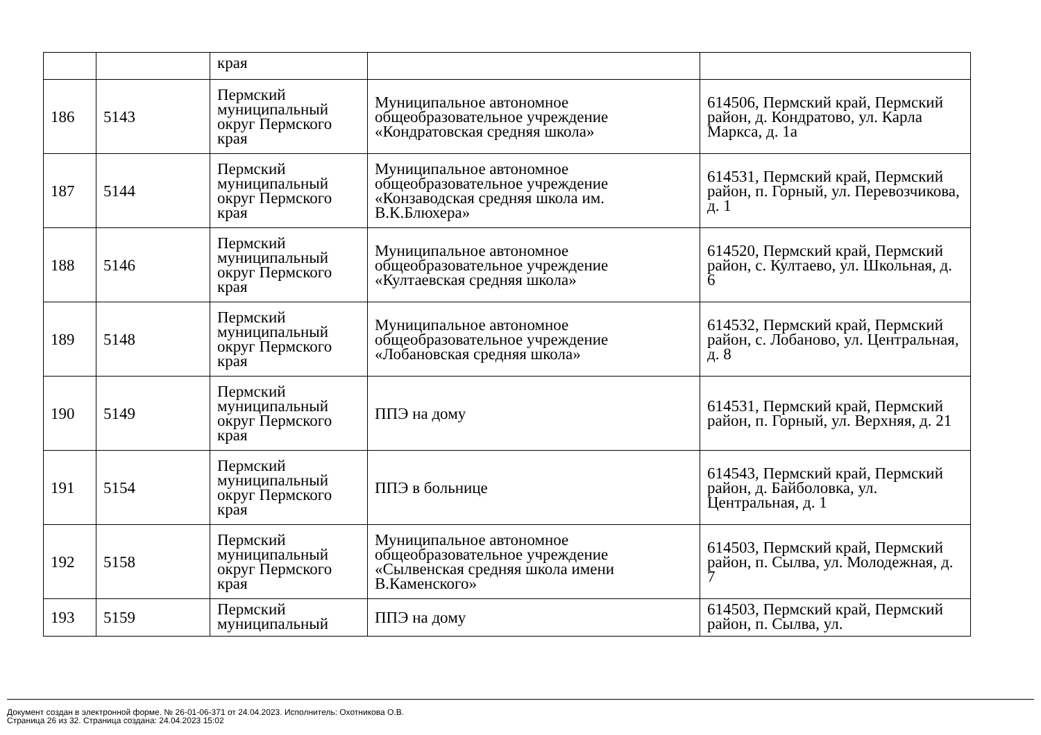| | | края | | |
| 186 | 5143 | Пермский муниципальный округ Пермского края | Муниципальное автономное общеобразовательное учреждение «Кондратовская средняя школа» | 614506, Пермский край, Пермский район, д. Кондратово, ул. Карла Маркса, д. 1а |
| 187 | 5144 | Пермский муниципальный округ Пермского края | Муниципальное автономное общеобразовательное учреждение «Конзаводская средняя школа им. В.К.Блюхера» | 614531, Пермский край, Пермский район, п. Горный, ул. Перевозчикова, д. 1 |
| 188 | 5146 | Пермский муниципальный округ Пермского края | Муниципальное автономное общеобразовательное учреждение «Култаевская средняя школа» | 614520, Пермский край, Пермский район, с. Култаево, ул. Школьная, д. 6 |
| 189 | 5148 | Пермский муниципальный округ Пермского края | Муниципальное автономное общеобразовательное учреждение «Лобановская средняя школа» | 614532, Пермский край, Пермский район, с. Лобаново, ул. Центральная, д. 8 |
| 190 | 5149 | Пермский муниципальный округ Пермского края | ППЭ на дому | 614531, Пермский край, Пермский район, п. Горный, ул. Верхняя, д. 21 |
| 191 | 5154 | Пермский муниципальный округ Пермского края | ППЭ в больнице | 614543, Пермский край, Пермский район, д. Байболовка, ул. Центральная, д. 1 |
| 192 | 5158 | Пермский муниципальный округ Пермского края | Муниципальное автономное общеобразовательное учреждение «Сылвенская средняя школа имени В.Каменского» | 614503, Пермский край, Пермский район, п. Сылва, ул. Молодежная, д. 7 |
| 193 | 5159 | Пермский муниципальный | ППЭ на дому | 614503, Пермский край, Пермский район, п. Сылва, ул. |
Документ создан в электронной форме. № 26-01-06-371 от 24.04.2023. Исполнитель: Охотникова О.В.
Страница 26 из 32. Страница создана: 24.04.2023 15:02